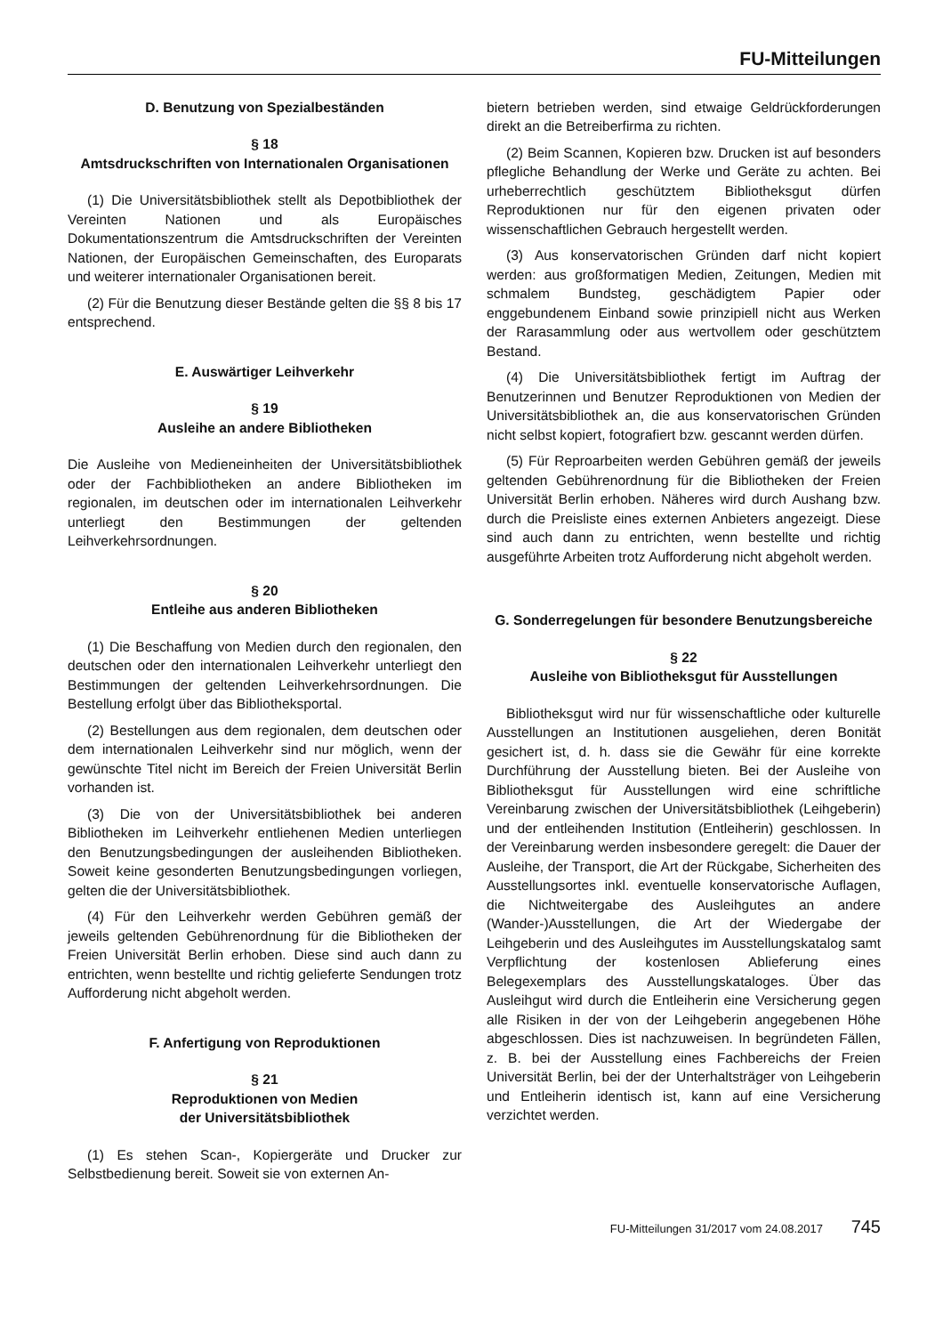FU-Mitteilungen
D. Benutzung von Spezialbeständen
§ 18
Amtsdruckschriften von Internationalen Organisationen
(1) Die Universitätsbibliothek stellt als Depotbibliothek der Vereinten Nationen und als Europäisches Dokumentationszentrum die Amtsdruckschriften der Vereinten Nationen, der Europäischen Gemeinschaften, des Europarats und weiterer internationaler Organisationen bereit.
(2) Für die Benutzung dieser Bestände gelten die §§ 8 bis 17 entsprechend.
E. Auswärtiger Leihverkehr
§ 19
Ausleihe an andere Bibliotheken
Die Ausleihe von Medieneinheiten der Universitätsbibliothek oder der Fachbibliotheken an andere Bibliotheken im regionalen, im deutschen oder im internationalen Leihverkehr unterliegt den Bestimmungen der geltenden Leihverkehrsordnungen.
§ 20
Entleihe aus anderen Bibliotheken
(1) Die Beschaffung von Medien durch den regionalen, den deutschen oder den internationalen Leihverkehr unterliegt den Bestimmungen der geltenden Leihverkehrsordnungen. Die Bestellung erfolgt über das Bibliotheksportal.
(2) Bestellungen aus dem regionalen, dem deutschen oder dem internationalen Leihverkehr sind nur möglich, wenn der gewünschte Titel nicht im Bereich der Freien Universität Berlin vorhanden ist.
(3) Die von der Universitätsbibliothek bei anderen Bibliotheken im Leihverkehr entliehenen Medien unterliegen den Benutzungsbedingungen der ausleihenden Bibliotheken. Soweit keine gesonderten Benutzungsbedingungen vorliegen, gelten die der Universitätsbibliothek.
(4) Für den Leihverkehr werden Gebühren gemäß der jeweils geltenden Gebührenordnung für die Bibliotheken der Freien Universität Berlin erhoben. Diese sind auch dann zu entrichten, wenn bestellte und richtig gelieferte Sendungen trotz Aufforderung nicht abgeholt werden.
F. Anfertigung von Reproduktionen
§ 21
Reproduktionen von Medien
der Universitätsbibliothek
(1) Es stehen Scan-, Kopiergeräte und Drucker zur Selbstbedienung bereit. Soweit sie von externen An-
bietern betrieben werden, sind etwaige Geldrückforderungen direkt an die Betreiberfirma zu richten.
(2) Beim Scannen, Kopieren bzw. Drucken ist auf besonders pflegliche Behandlung der Werke und Geräte zu achten. Bei urheberrechtlich geschütztem Bibliotheksgut dürfen Reproduktionen nur für den eigenen privaten oder wissenschaftlichen Gebrauch hergestellt werden.
(3) Aus konservatorischen Gründen darf nicht kopiert werden: aus großformatigen Medien, Zeitungen, Medien mit schmalem Bundsteg, geschädigtem Papier oder enggebundenem Einband sowie prinzipiell nicht aus Werken der Rarasammlung oder aus wertvollem oder geschütztem Bestand.
(4) Die Universitätsbibliothek fertigt im Auftrag der Benutzerinnen und Benutzer Reproduktionen von Medien der Universitätsbibliothek an, die aus konservatorischen Gründen nicht selbst kopiert, fotografiert bzw. gescannt werden dürfen.
(5) Für Reproarbeiten werden Gebühren gemäß der jeweils geltenden Gebührenordnung für die Bibliotheken der Freien Universität Berlin erhoben. Näheres wird durch Aushang bzw. durch die Preisliste eines externen Anbieters angezeigt. Diese sind auch dann zu entrichten, wenn bestellte und richtig ausgeführte Arbeiten trotz Aufforderung nicht abgeholt werden.
G. Sonderregelungen für besondere Benutzungsbereiche
§ 22
Ausleihe von Bibliotheksgut für Ausstellungen
Bibliotheksgut wird nur für wissenschaftliche oder kulturelle Ausstellungen an Institutionen ausgeliehen, deren Bonität gesichert ist, d. h. dass sie die Gewähr für eine korrekte Durchführung der Ausstellung bieten. Bei der Ausleihe von Bibliotheksgut für Ausstellungen wird eine schriftliche Vereinbarung zwischen der Universitätsbibliothek (Leihgeberin) und der entleihenden Institution (Entleiherin) geschlossen. In der Vereinbarung werden insbesondere geregelt: die Dauer der Ausleihe, der Transport, die Art der Rückgabe, Sicherheiten des Ausstellungsortes inkl. eventuelle konservatorische Auflagen, die Nichtweitergabe des Ausleihgutes an andere (Wander-)Ausstellungen, die Art der Wiedergabe der Leihgeberin und des Ausleihgutes im Ausstellungskatalog samt Verpflichtung der kostenlosen Ablieferung eines Belegexemplars des Ausstellungskataloges. Über das Ausleihgut wird durch die Entleiherin eine Versicherung gegen alle Risiken in der von der Leihgeberin angegebenen Höhe abgeschlossen. Dies ist nachzuweisen. In begründeten Fällen, z. B. bei der Ausstellung eines Fachbereichs der Freien Universität Berlin, bei der der Unterhaltsträger von Leihgeberin und Entleiherin identisch ist, kann auf eine Versicherung verzichtet werden.
FU-Mitteilungen 31/2017 vom 24.08.2017 745